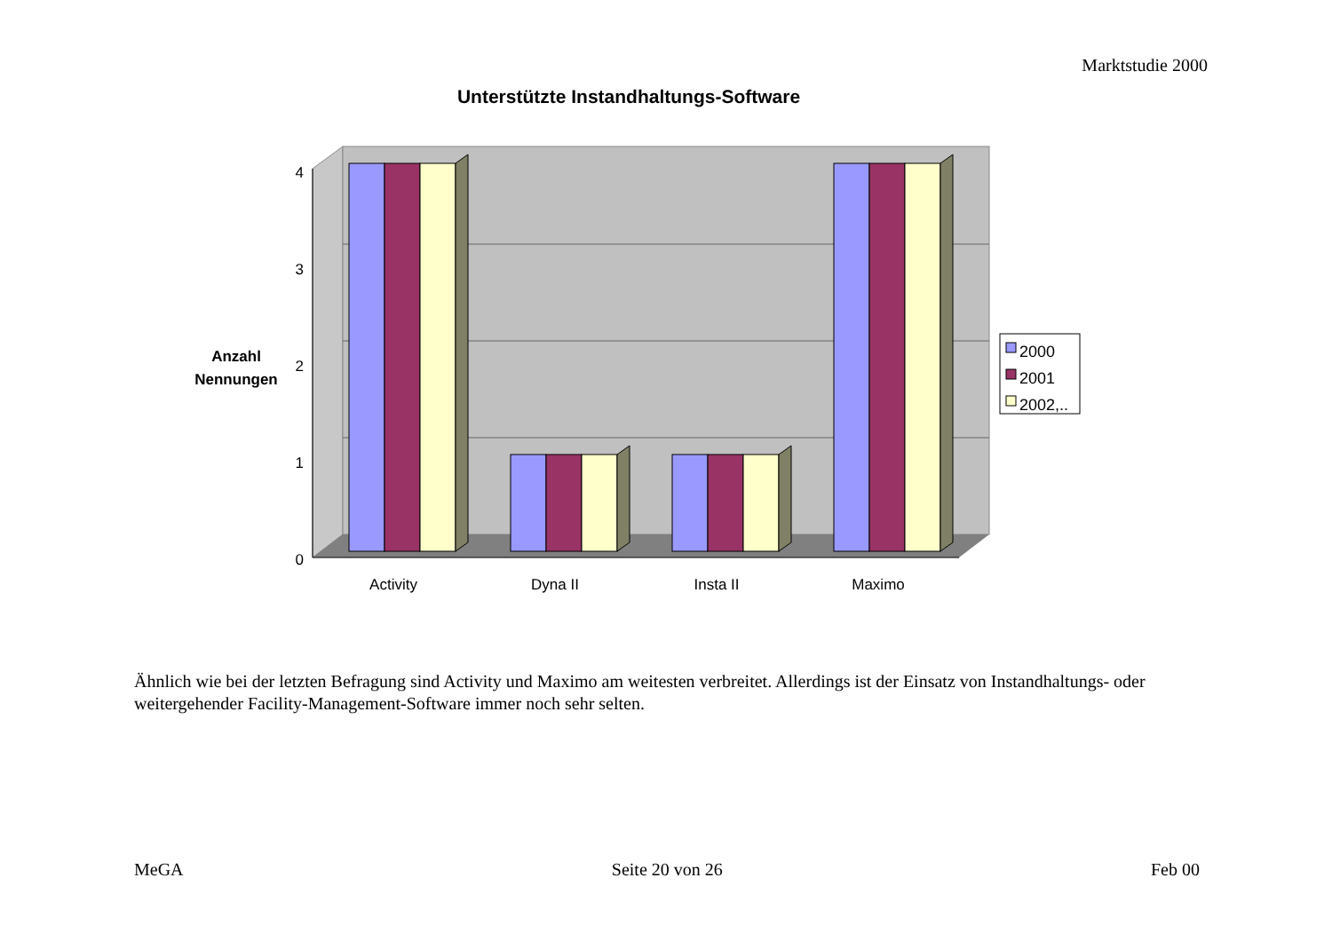Marktstudie 2000
Unterstützte Instandhaltungs-Software
4
3
2
1
0
Activity
Dyna II
Insta II
Maximo
Anzahl
Nennungen
2000
2001
2002,..
Ähnlich wie bei der letzten Befragung sind Activity und Maximo am weitesten verbreitet. Allerdings ist der Einsatz von Instandhaltungs- oder weitergehender Facility-Management-Software immer noch sehr selten.
MeGA Seite 20 von 26 Feb 00